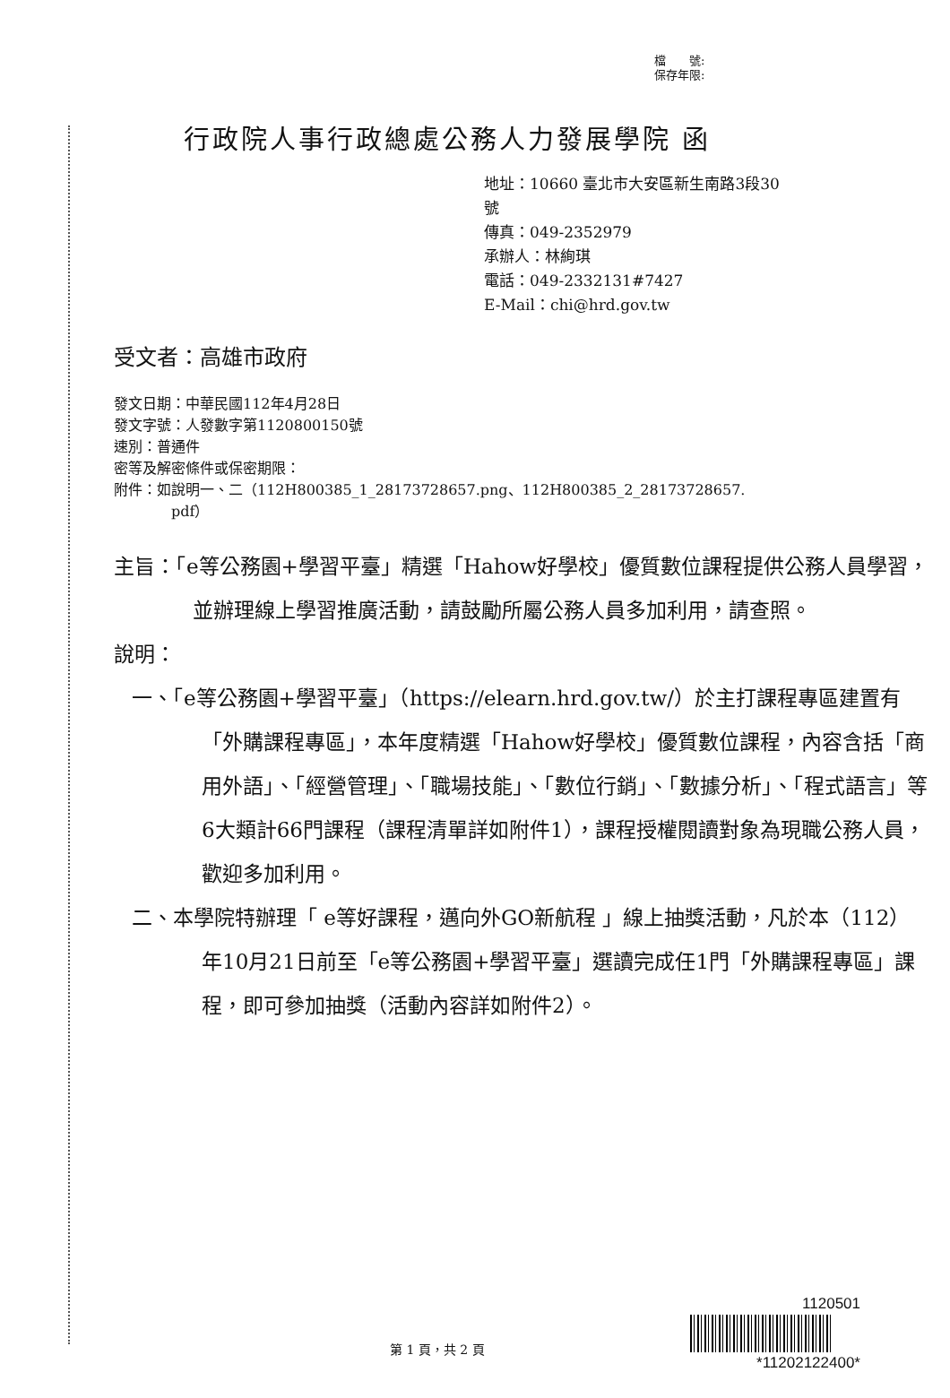檔　　號:
保存年限:
行政院人事行政總處公務人力發展學院 函
地址：10660 臺北市大安區新生南路3段30
號
傳真：049-2352979
承辦人：林絢琪
電話：049-2332131#7427
E-Mail：chi@hrd.gov.tw
受文者：高雄市政府
發文日期：中華民國112年4月28日
發文字號：人發數字第1120800150號
速別：普通件
密等及解密條件或保密期限：
附件：如說明一、二（112H800385_1_28173728657.png、112H800385_2_28173728657.
pdf）
主旨：「e等公務園+學習平臺」精選「Hahow好學校」優質數位課程提供公務人員學習，並辦理線上學習推廣活動，請鼓勵所屬公務人員多加利用，請查照。
說明：
一、「e等公務園+學習平臺」（https://elearn.hrd.gov.tw/）於主打課程專區建置有「外購課程專區」，本年度精選「Hahow好學校」優質數位課程，內容含括「商用外語」、「經營管理」、「職場技能」、「數位行銷」、「數據分析」、「程式語言」等6大類計66門課程（課程清單詳如附件1），課程授權閱讀對象為現職公務人員，歡迎多加利用。
二、本學院特辦理「 e等好課程，邁向外GO新航程 」線上抽獎活動，凡於本（112）年10月21日前至「e等公務園+學習平臺」選讀完成任1門「外購課程專區」課程，即可參加抽獎（活動內容詳如附件2）。
第 1 頁，共 2 頁
1120501
*11202122400*